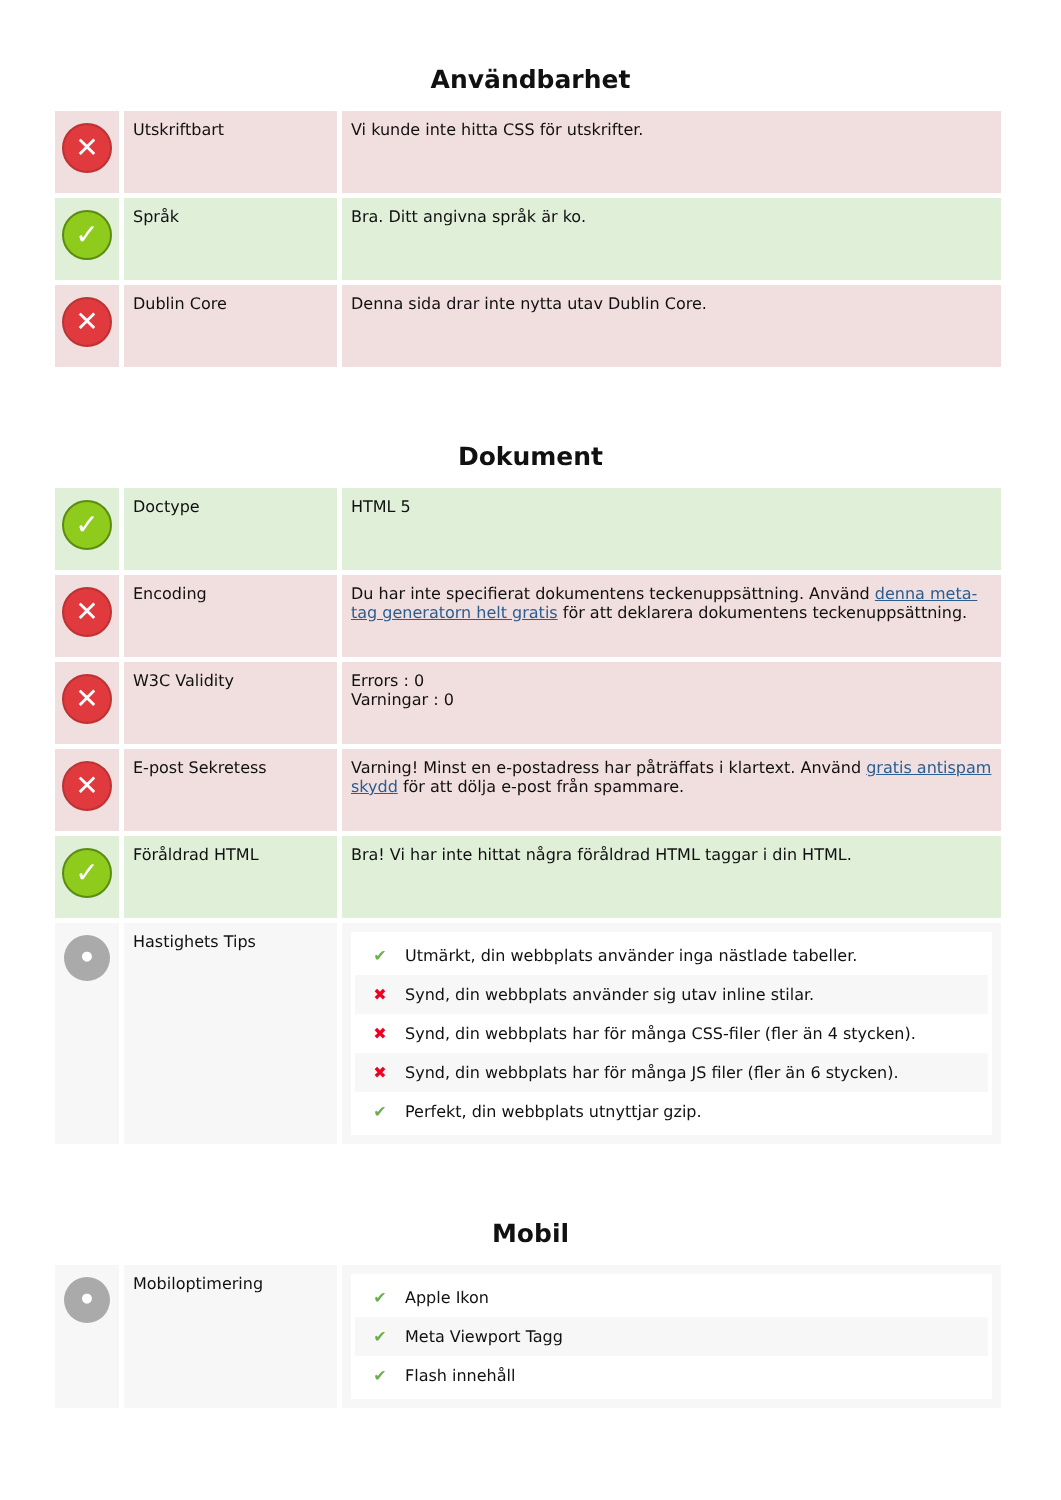Användbarhet
| ✕ | Utskriftbart | Vi kunde inte hitta CSS för utskrifter. |
| ✓ | Språk | Bra. Ditt angivna språk är ko. |
| ✕ | Dublin Core | Denna sida drar inte nytta utav Dublin Core. |
Dokument
| ✓ | Doctype | HTML 5 |
| ✕ | Encoding | Du har inte specifierat dokumentens teckenuppsättning. Använd denna meta-tag generatorn helt gratis för att deklarera dokumentens teckenuppsättning. |
| ✕ | W3C Validity | Errors : 0 Varningar : 0 |
| ✕ | E-post Sekretess | Varning! Minst en e-postadress har påträffats i klartext. Använd gratis antispam skydd för att dölja e-post från spammare. |
| ✓ | Föråldrad HTML | Bra! Vi har inte hittat några föråldrad HTML taggar i din HTML. |
| • | Hastighets Tips | ✔ Utmärkt, din webbplats använder inga nästlade tabeller. ✖ Synd, din webbplats använder sig utav inline stilar. ✖ Synd, din webbplats har för många CSS-filer (fler än 4 stycken). ✖ Synd, din webbplats har för många JS filer (fler än 6 stycken). ✔ Perfekt, din webbplats utnyttjar gzip. |
Mobil
| • | Mobiloptimering | ✔ Apple Ikon ✔ Meta Viewport Tagg ✔ Flash innehåll |